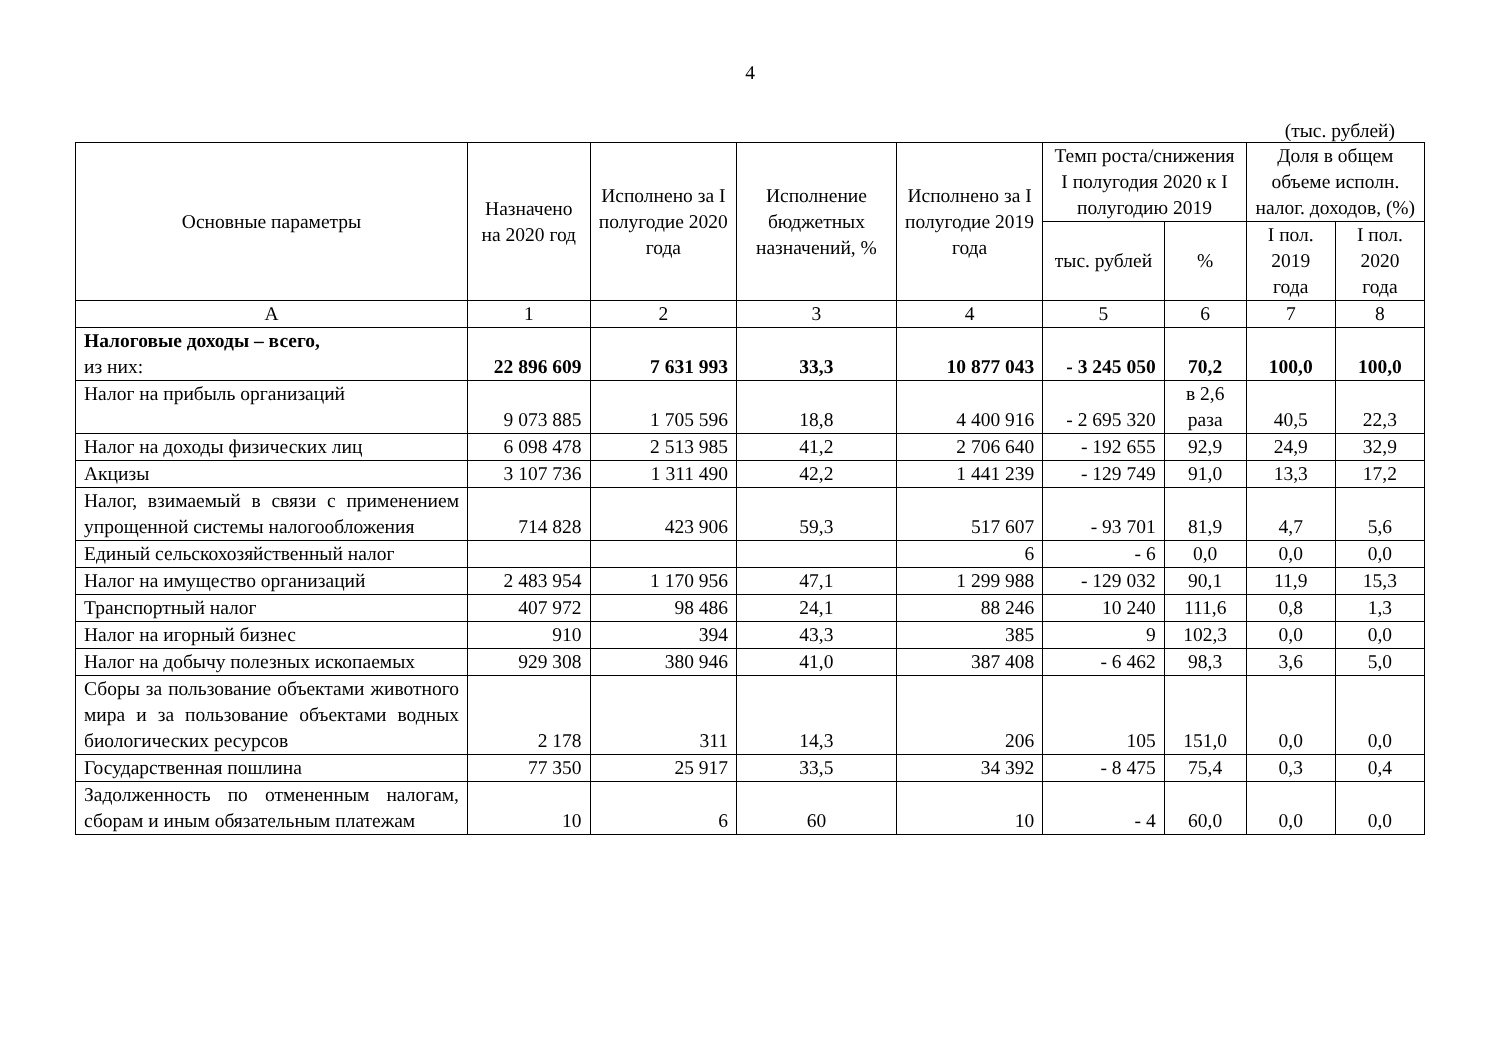4
(тыс. рублей)
| Основные параметры | Назначено на 2020 год | Исполнено за I полугодие 2020 года | Исполнение бюджетных назначений, % | Исполнено за I полугодие 2019 года | Темп роста/снижения I полугодия 2020 к I полугодию 2019 | | Доля в общем объеме исполн. налог. доходов, (%) | |
| --- | --- | --- | --- | --- | --- | --- | --- | --- |
| | | | | | тыс. рублей | % | I пол. 2019 года | I пол. 2020 года |
| А | 1 | 2 | 3 | 4 | 5 | 6 | 7 | 8 |
| Налоговые доходы – всего, из них: | 22 896 609 | 7 631 993 | 33,3 | 10 877 043 | - 3 245 050 | 70,2 | 100,0 | 100,0 |
| Налог на прибыль организаций | 9 073 885 | 1 705 596 | 18,8 | 4 400 916 | - 2 695 320 | в 2,6 раза | 40,5 | 22,3 |
| Налог на доходы физических лиц | 6 098 478 | 2 513 985 | 41,2 | 2 706 640 | - 192 655 | 92,9 | 24,9 | 32,9 |
| Акцизы | 3 107 736 | 1 311 490 | 42,2 | 1 441 239 | - 129 749 | 91,0 | 13,3 | 17,2 |
| Налог, взимаемый в связи с применением упрощенной системы налогообложения | 714 828 | 423 906 | 59,3 | 517 607 | - 93 701 | 81,9 | 4,7 | 5,6 |
| Единый сельскохозяйственный налог | | | | 6 | - 6 | 0,0 | 0,0 | 0,0 |
| Налог на имущество организаций | 2 483 954 | 1 170 956 | 47,1 | 1 299 988 | - 129 032 | 90,1 | 11,9 | 15,3 |
| Транспортный налог | 407 972 | 98 486 | 24,1 | 88 246 | 10 240 | 111,6 | 0,8 | 1,3 |
| Налог на игорный бизнес | 910 | 394 | 43,3 | 385 | 9 | 102,3 | 0,0 | 0,0 |
| Налог на добычу полезных ископаемых | 929 308 | 380 946 | 41,0 | 387 408 | - 6 462 | 98,3 | 3,6 | 5,0 |
| Сборы за пользование объектами животного мира и за пользование объектами водных биологических ресурсов | 2 178 | 311 | 14,3 | 206 | 105 | 151,0 | 0,0 | 0,0 |
| Государственная пошлина | 77 350 | 25 917 | 33,5 | 34 392 | - 8 475 | 75,4 | 0,3 | 0,4 |
| Задолженность по отмененным налогам, сборам и иным обязательным платежам | 10 | 6 | 60 | 10 | - 4 | 60,0 | 0,0 | 0,0 |